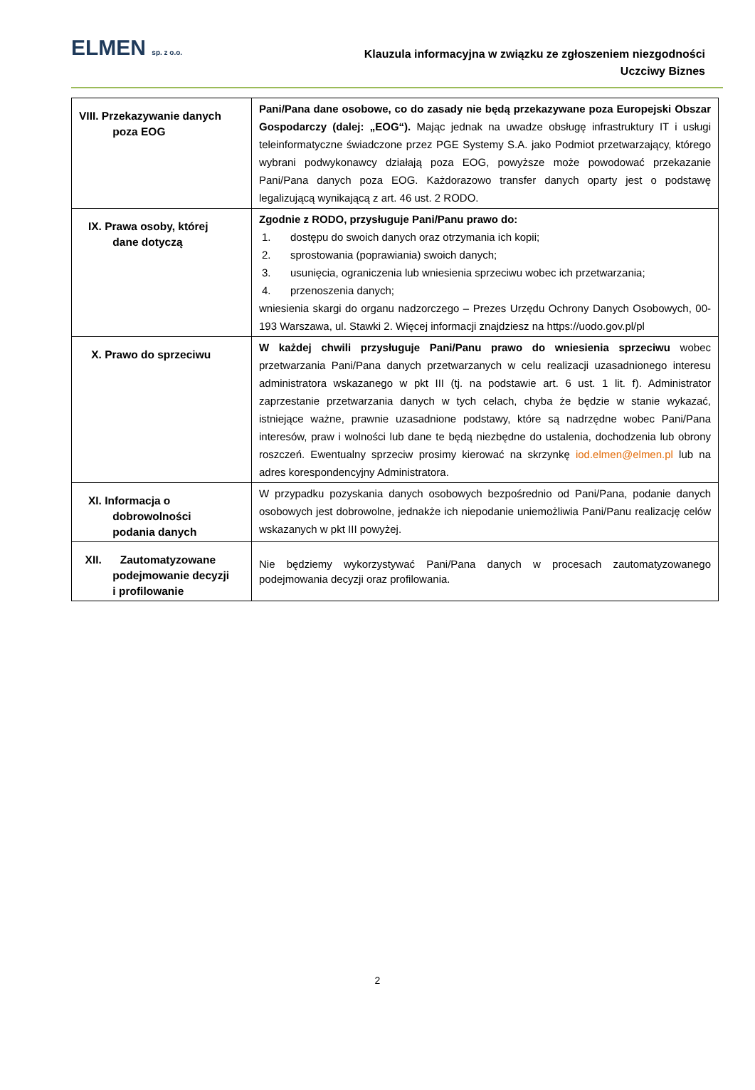ELMEN sp. z o.o.
Klauzula informacyjna w związku ze zgłoszeniem niezgodności
Uczciwy Biznes
| VIII. Przekazywanie danych poza EOG | Pani/Pana dane osobowe, co do zasady nie będą przekazywane poza Europejski Obszar Gospodarczy (dalej: „EOG“). Mając jednak na uwadze obsługę infrastruktury IT i usługi teleinformatyczne świadczone przez PGE Systemy S.A. jako Podmiot przetwarzający, którego wybrani podwykonawcy działają poza EOG, powyższe może powodować przekazanie Pani/Pana danych poza EOG. Każdorazowo transfer danych oparty jest o podstawę legalizującą wynikającą z art. 46 ust. 2 RODO. |
| IX. Prawa osoby, której dane dotyczą | Zgodnie z RODO, przysługuje Pani/Panu prawo do: 1. dostępu do swoich danych oraz otrzymania ich kopii; 2. sprostowania (poprawiania) swoich danych; 3. usunięcia, ograniczenia lub wniesienia sprzeciwu wobec ich przetwarzania; 4. przenoszenia danych; wniesienia skargi do organu nadzorczego – Prezes Urzędu Ochrony Danych Osobowych, 00-193 Warszawa, ul. Stawki 2. Więcej informacji znajdziesz na https://uodo.gov.pl/pl |
| X. Prawo do sprzeciwu | W każdej chwili przysługuje Pani/Panu prawo do wniesienia sprzeciwu wobec przetwarzania Pani/Pana danych przetwarzanych w celu realizacji uzasadnionego interesu administratora wskazanego w pkt III (tj. na podstawie art. 6 ust. 1 lit. f). Administrator zaprzestanie przetwarzania danych w tych celach, chyba że będzie w stanie wykazać, istniejące ważne, prawnie uzasadnione podstawy, które są nadrzędne wobec Pani/Pana interesów, praw i wolności lub dane te będą niezbędne do ustalenia, dochodzenia lub obrony roszczeń. Ewentualny sprzeciw prosimy kierować na skrzynkę iod.elmen@elmen.pl lub na adres korespondencyjny Administratora. |
| XI. Informacja o dobrowolności podania danych | W przypadku pozyskania danych osobowych bezpośrednio od Pani/Pana, podanie danych osobowych jest dobrowolne, jednakże ich niepodanie uniemożliwia Pani/Panu realizację celów wskazanych w pkt III powyżej. |
| XII. Zautomatyzowane podejmowanie decyzji i profilowanie | Nie będziemy wykorzystywać Pani/Pana danych w procesach zautomatyzowanego podejmowania decyzji oraz profilowania. |
2